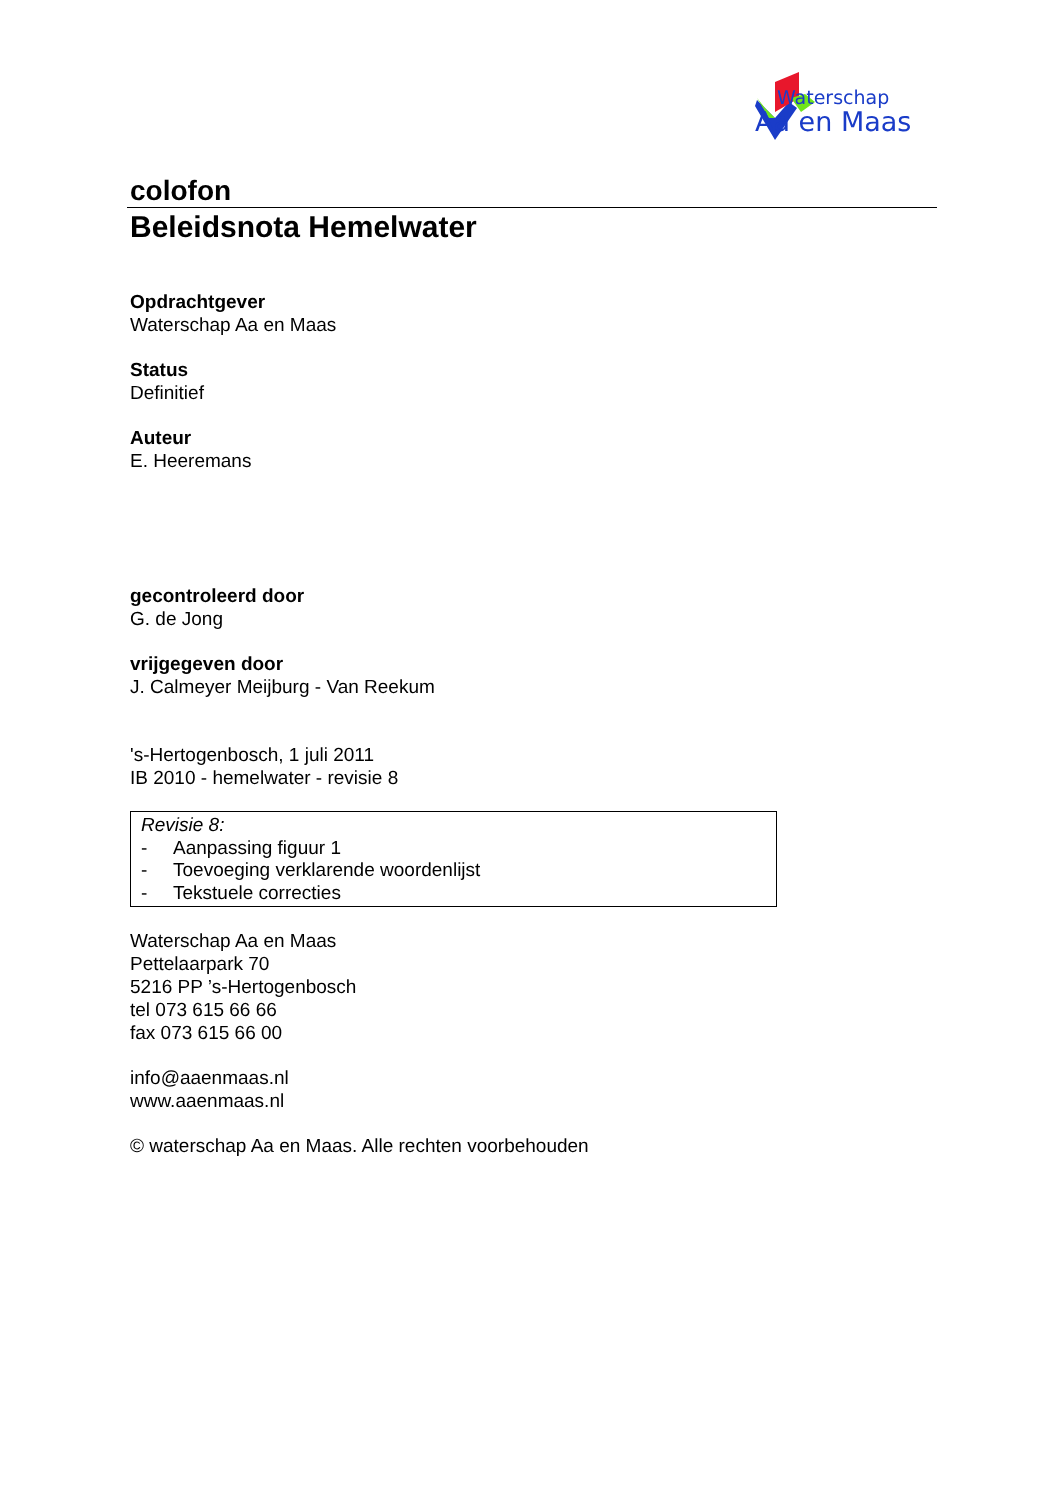Waterschap
Aa en Maas
colofon
Beleidsnota Hemelwater
Opdrachtgever
Waterschap Aa en Maas
Status
Definitief
Auteur
E. Heeremans
gecontroleerd door
G. de Jong
vrijgegeven door
J. Calmeyer Meijburg - Van Reekum
's-Hertogenbosch, 1 juli 2011
IB 2010 - hemelwater - revisie 8
Revisie 8:
- Aanpassing figuur 1
- Toevoeging verklarende woordenlijst
- Tekstuele correcties
Waterschap Aa en Maas
Pettelaarpark 70
5216 PP ’s-Hertogenbosch
tel 073 615 66 66
fax 073 615 66 00
info@aaenmaas.nl
www.aaenmaas.nl
© waterschap Aa en Maas. Alle rechten voorbehouden